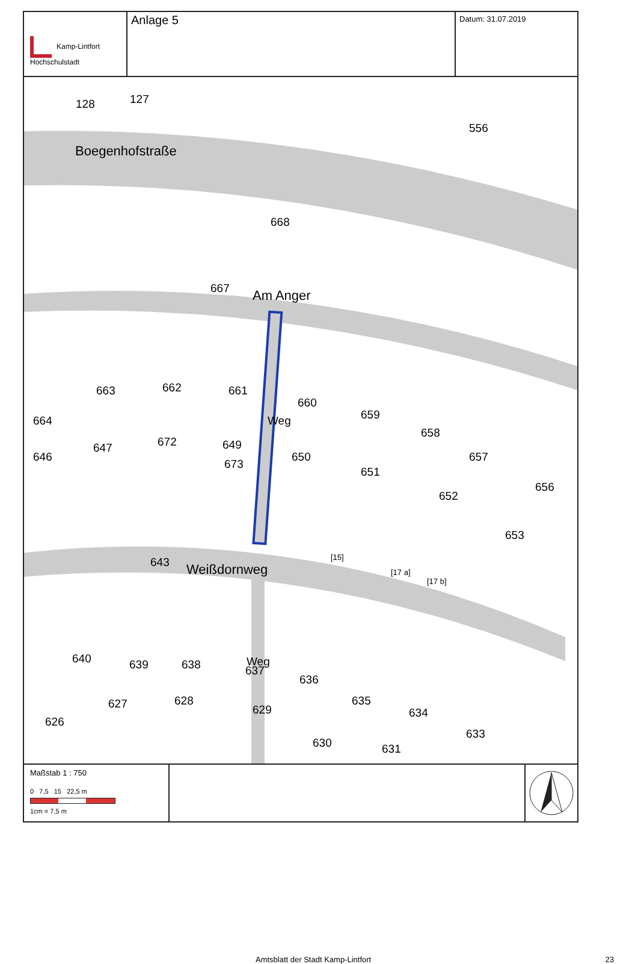Kamp-Lintfort
Hochschulstadt
Anlage 5
Datum: 31.07.2019
128 127
556
Boegenhofstraße
668
667 Am Anger
663 662 661
660
659
658
664
646
647 672 649
673
650
651
657
652
656
653
Weg
643 Weißdornweg
[15]
[17 a]
[17 b]
640 639 638 Weg
637
636
635
634
633
626
627 628
629
630 631
Maßstab 1 : 750
0 7,5 15 22,5 m
1cm = 7,5 m
Amtsblatt der Stadt Kamp-Lintfort 23